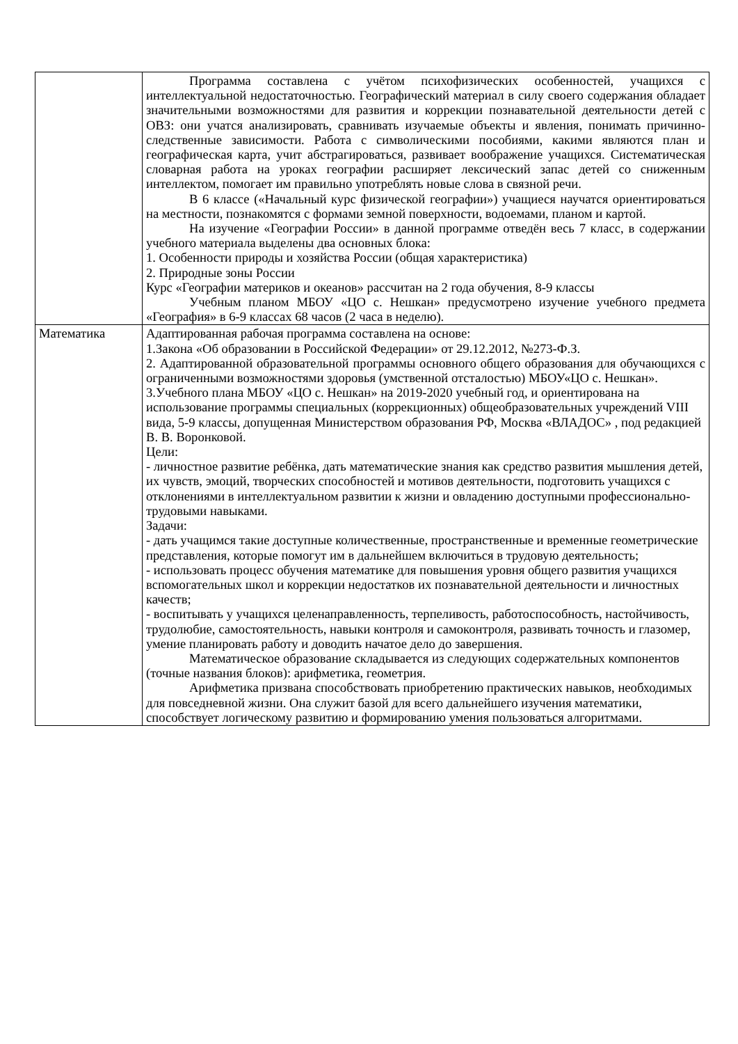| | Программа составлена с учётом психофизических особенностей, учащихся с интеллектуальной недостаточностью. Географический материал в силу своего содержания обладает значительными возможностями для развития и коррекции познавательной деятельности детей с ОВЗ: они учатся анализировать, сравнивать изучаемые объекты и явления, понимать причинно-следственные зависимости. Работа с символическими пособиями, какими являются план и географическая карта, учит абстрагироваться, развивает воображение учащихся. Систематическая словарная работа на уроках географии расширяет лексический запас детей со сниженным интеллектом, помогает им правильно употреблять новые слова в связной речи. В 6 классе («Начальный курс физической географии») учащиеся научатся ориентироваться на местности, познакомятся с формами земной поверхности, водоемами, планом и картой. На изучение «Географии России» в данной программе отведён весь 7 класс, в содержании учебного материала выделены два основных блока: 1. Особенности природы и хозяйства России (общая характеристика) 2. Природные зоны России Курс «Географии материков и океанов» рассчитан на 2 года обучения, 8-9 классы Учебным планом МБОУ «ЦО с. Нешкан» предусмотрено изучение учебного предмета «География» в 6-9 классах 68 часов (2 часа в неделю). |
| Математика | Адаптированная рабочая программа составлена на основе: 1.Закона «Об образовании в Российской Федерации» от 29.12.2012, №273-Ф.З. 2. Адаптированной образовательной программы основного общего образования для обучающихся с ограниченными возможностями здоровья (умственной отсталостью) МБОУ«ЦО с. Нешкан». 3.Учебного плана МБОУ «ЦО с. Нешкан» на 2019-2020 учебный год, и ориентирована на использование программы специальных (коррекционных) общеобразовательных учреждений VIII вида, 5-9 классы, допущенная Министерством образования РФ, Москва «ВЛАДОС» , под редакцией В. В. Воронковой. Цели: - личностное развитие ребёнка, дать математические знания как средство развития мышления детей, их чувств, эмоций, творческих способностей и мотивов деятельности, подготовить учащихся с отклонениями в интеллектуальном развитии к жизни и овладению доступными профессионально-трудовыми навыками. Задачи: - дать учащимся такие доступные количественные, пространственные и временные геометрические представления, которые помогут им в дальнейшем включиться в трудовую деятельность; - использовать процесс обучения математике для повышения уровня общего развития учащихся вспомогательных школ и коррекции недостатков их познавательной деятельности и личностных качеств; - воспитывать у учащихся целенаправленность, терпеливость, работоспособность, настойчивость, трудолюбие, самостоятельность, навыки контроля и самоконтроля, развивать точность и глазомер, умение планировать работу и доводить начатое дело до завершения. Математическое образование складывается из следующих содержательных компонентов (точные названия блоков): арифметика, геометрия. Арифметика призвана способствовать приобретению практических навыков, необходимых для повседневной жизни. Она служит базой для всего дальнейшего изучения математики, способствует логическому развитию и формированию умения пользоваться алгоритмами. |